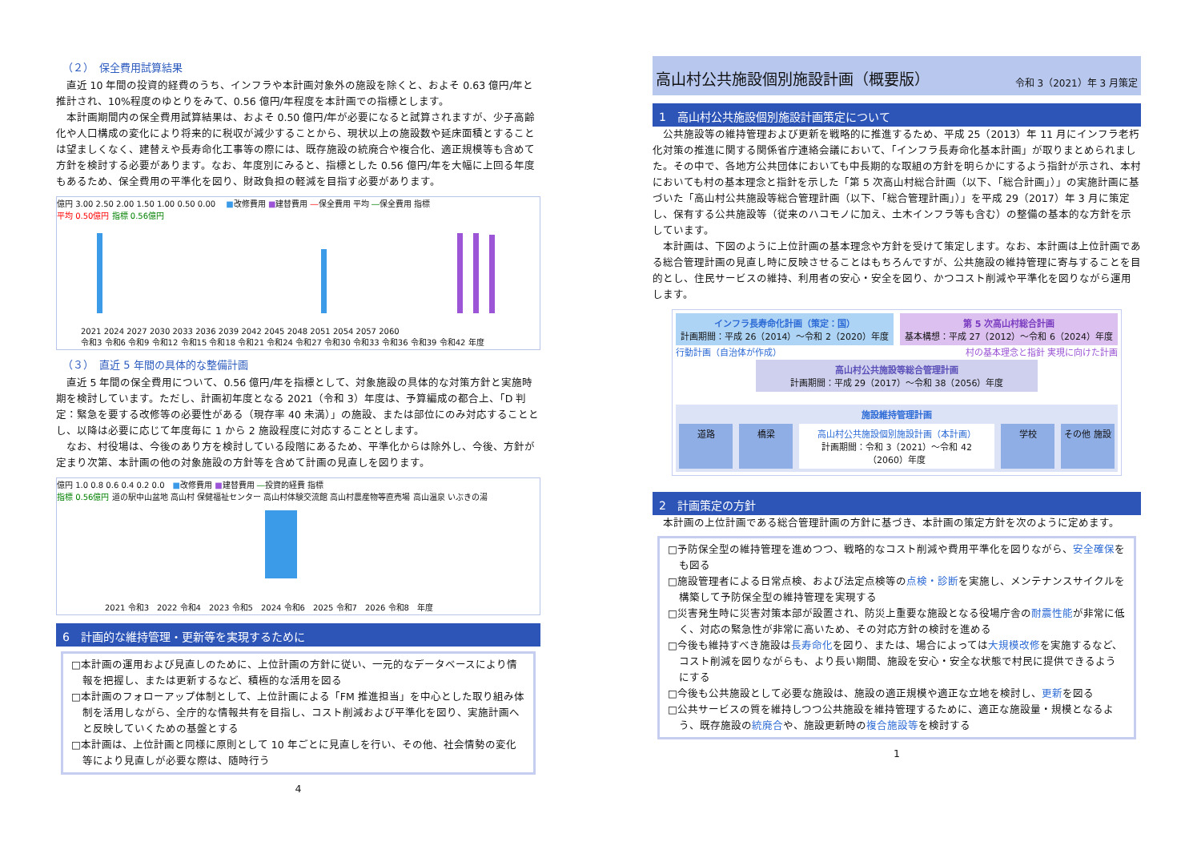（２）　保全費用試算結果
直近 10 年間の投資的経費のうち、インフラや本計画対象外の施設を除くと、およそ 0.63 億円/年と推計され、10%程度のゆとりをみて、0.56 億円/年程度を本計画での指標とします。
本計画期間内の保全費用試算結果は、およそ 0.50 億円/年が必要になると試算されますが、少子高齢化や人口構成の変化により将来的に税収が減少することから、現状以上の施設数や延床面積とすることは望ましくなく、建替えや長寿命化工事等の際には、既存施設の統廃合や複合化、適正規模等も含めて方針を検討する必要があります。なお、年度別にみると、指標とした 0.56 億円/年を大幅に上回る年度もあるため、保全費用の平準化を図り、財政負担の軽減を目指す必要があります。
億円 3.00 2.50 2.00 1.50 1.00 0.50 0.00 　■改修費用 ■建替費用 ―保全費用 平均 ―保全費用 指標
平均 0.50億円 指標 0.56億円
2021 2024 2027 2030 2033 2036 2039 2042 2045 2048 2051 2054 2057 2060
令和3 令和6 令和9 令和12 令和15 令和18 令和21 令和24 令和27 令和30 令和33 令和36 令和39 令和42 年度
（３）　直近 5 年間の具体的な整備計画
直近 5 年間の保全費用について、0.56 億円/年を指標として、対象施設の具体的な対策方針と実施時期を検討しています。ただし、計画初年度となる 2021（令和 3）年度は、予算編成の都合上、「D 判定：緊急を要する改修等の必要性がある（現存率 40 未満）」の施設、または部位にのみ対応することとし、以降は必要に応じて年度毎に 1 から 2 施設程度に対応することとします。
なお、村役場は、今後のあり方を検討している段階にあるため、平準化からは除外し、今後、方針が定まり次第、本計画の他の対象施設の方針等を含めて計画の見直しを図ります。
億円 1.0 0.8 0.6 0.4 0.2 0.0　■改修費用 ■建替費用 ―投資的経費 指標
指標 0.56億円 道の駅中山盆地 高山村 保健福祉センター 高山村体験交流館 高山村農産物等直売場 高山温泉 いぶきの湯
2021 令和3　2022 令和4　2023 令和5　2024 令和6　2025 令和7　2026 令和8　年度
6　計画的な維持管理・更新等を実現するために
□本計画の運用および見直しのために、上位計画の方針に従い、一元的なデータベースにより情報を把握し、または更新するなど、積極的な活用を図る
□本計画のフォローアップ体制として、上位計画による「FM 推進担当」を中心とした取り組み体制を活用しながら、全庁的な情報共有を目指し、コスト削減および平準化を図り、実施計画へと反映していくための基盤とする
□本計画は、上位計画と同様に原則として 10 年ごとに見直しを行い、その他、社会情勢の変化等により見直しが必要な際は、随時行う
4
高山村公共施設個別施設計画（概要版） 令和 3（2021）年 3 月策定
1　高山村公共施設個別施設計画策定について
公共施設等の維持管理および更新を戦略的に推進するため、平成 25（2013）年 11 月にインフラ老朽化対策の推進に関する関係省庁連絡会議において、「インフラ長寿命化基本計画」が取りまとめられました。その中で、各地方公共団体においても中長期的な取組の方針を明らかにするよう指針が示され、本村においても村の基本理念と指針を示した「第 5 次高山村総合計画（以下、「総合計画」）」の実施計画に基づいた「高山村公共施設等総合管理計画（以下、「総合管理計画」）」を平成 29（2017）年 3 月に策定し、保有する公共施設等（従来のハコモノに加え、土木インフラ等も含む）の整備の基本的な方針を示しています。
本計画は、下図のように上位計画の基本理念や方針を受けて策定します。なお、本計画は上位計画である総合管理計画の見直し時に反映させることはもちろんですが、公共施設の維持管理に寄与することを目的とし、住民サービスの維持、利用者の安心・安全を図り、かつコスト削減や平準化を図りながら運用します。
インフラ長寿命化計画（策定：国）
計画期間：平成 26（2014）～令和 2（2020）年度
第 5 次高山村総合計画
基本構想：平成 27（2012）～令和 6（2024）年度
行動計画（自治体が作成） 村の基本理念と指針 実現に向けた計画
高山村公共施設等総合管理計画
計画期間：平成 29（2017）～令和 38（2056）年度
施設維持管理計画
道路 橋梁 高山村公共施設個別施設計画（本計画）
計画期間：令和 3（2021）～令和 42（2060）年度
学校 その他 施設
2　計画策定の方針
本計画の上位計画である総合管理計画の方針に基づき、本計画の策定方針を次のように定めます。
□予防保全型の維持管理を進めつつ、戦略的なコスト削減や費用平準化を図りながら、安全確保をも図る
□施設管理者による日常点検、および法定点検等の点検・診断を実施し、メンテナンスサイクルを構築して予防保全型の維持管理を実現する
□災害発生時に災害対策本部が設置され、防災上重要な施設となる役場庁舎の耐震性能が非常に低く、対応の緊急性が非常に高いため、その対応方針の検討を進める
□今後も維持すべき施設は長寿命化を図り、または、場合によっては大規模改修を実施するなど、コスト削減を図りながらも、より長い期間、施設を安心・安全な状態で村民に提供できるようにする
□今後も公共施設として必要な施設は、施設の適正規模や適正な立地を検討し、更新を図る
□公共サービスの質を維持しつつ公共施設を維持管理するために、適正な施設量・規模となるよう、既存施設の統廃合や、施設更新時の複合施設等を検討する
1